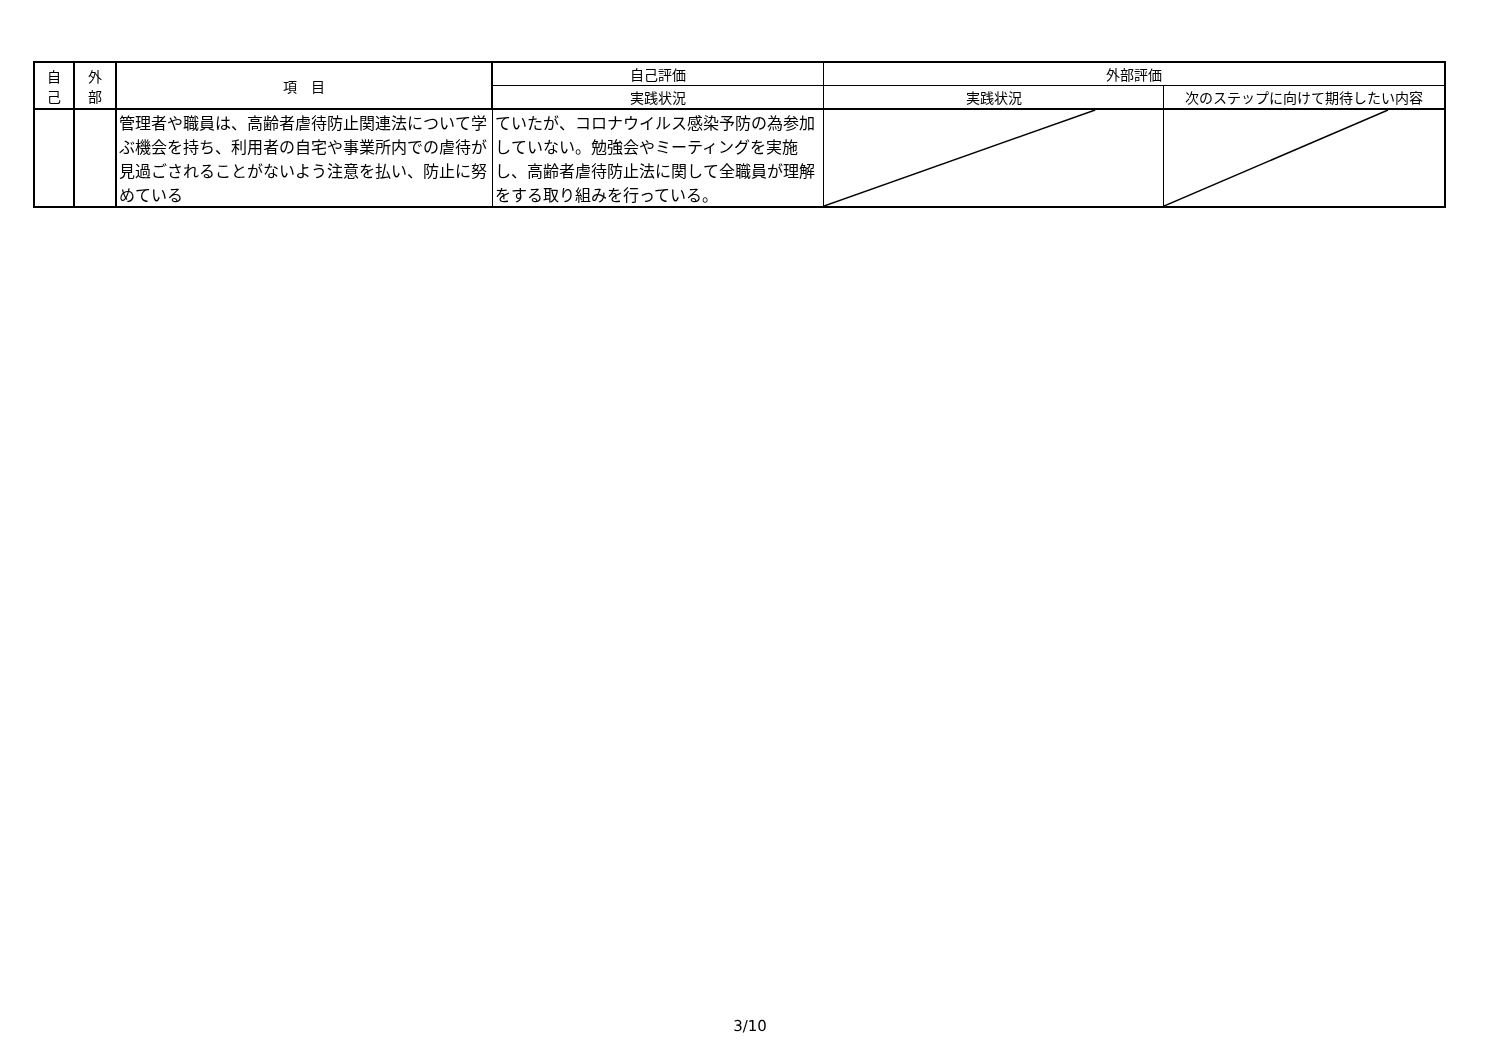| 自 己 | 外 部 | 項 目 | 自己評価 | 外部評価 | |
| --- | --- | --- | --- | --- | --- |
| | | | 実践状況 | 実践状況 | 次のステップに向けて期待したい内容 |
| | | 管理者や職員は、高齢者虐待防止関連法について学ぶ機会を持ち、利用者の自宅や事業所内での虐待が見過ごされることがないよう注意を払い、防止に努めている | ていたが、コロナウイルス感染予防の為参加していない。勉強会やミーティングを実施し、高齢者虐待防止法に関して全職員が理解をする取り組みを行っている。 | | |
3/10